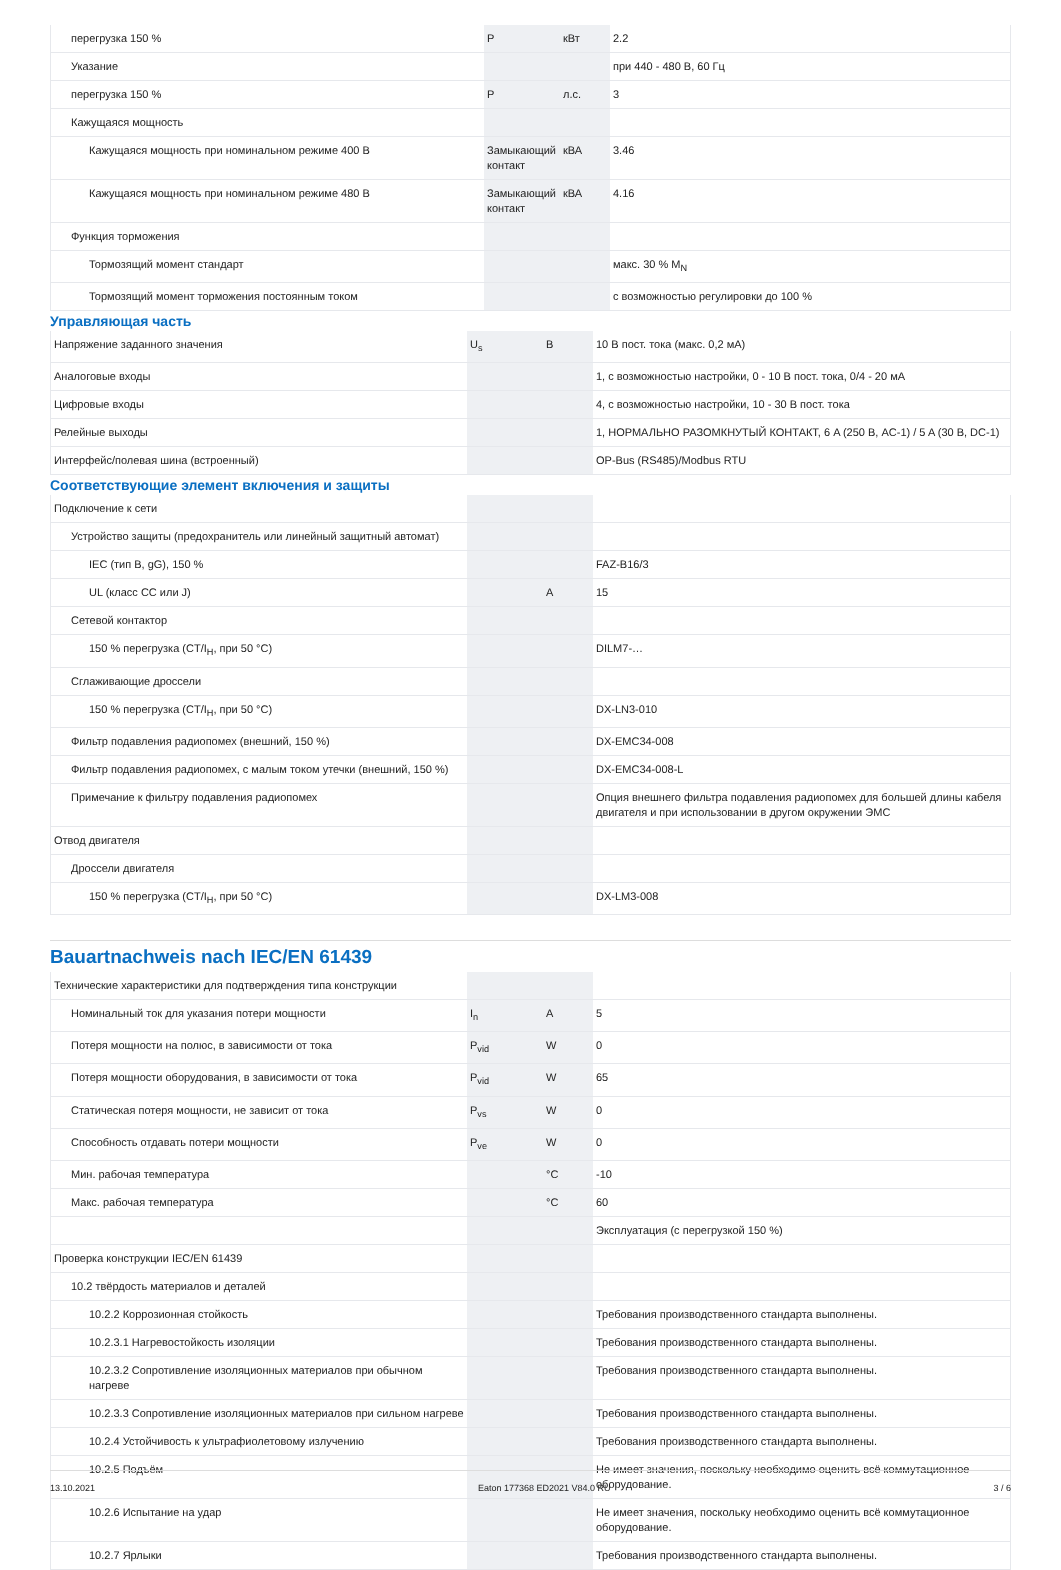| перегрузка 150 % | P | кВт | 2.2 |
| Указание | | | при 440 - 480 В, 60 Гц |
| перегрузка 150 % | P | л.с. | 3 |
| Кажущаяся мощность | | | |
| Кажущаяся мощность при номинальном режиме 400 В | Замыкающий контакт | кВА | 3.46 |
| Кажущаяся мощность при номинальном режиме 480 В | Замыкающий контакт | кВА | 4.16 |
| Функция торможения | | | |
| Тормозящий момент стандарт | | | макс. 30 % M<sub>N</sub> |
| Тормозящий момент торможения постоянным током | | | с возможностью регулировки до 100 % |
Управляющая часть
| Напряжение заданного значения | U<sub>s</sub> | В | 10 В пост. тока (макс. 0,2 мА) |
| Аналоговые входы | | | 1, с возможностью настройки, 0 - 10 В пост. тока, 0/4 - 20 мА |
| Цифровые входы | | | 4, с возможностью настройки, 10 - 30 В пост. тока |
| Релейные выходы | | | 1, НОРМАЛЬНО РАЗОМКНУТЫЙ КОНТАКТ, 6 A (250 В, AC-1) / 5 A (30 В, DC-1) |
| Интерфейс/полевая шина (встроенный) | | | OP-Bus (RS485)/Modbus RTU |
Соответствующие элемент включения и защиты
| Подключение к сети | | | |
| Устройство защиты (предохранитель или линейный защитный автомат) | | | |
| IEC (тип B, gG), 150 % | | | FAZ-B16/3 |
| UL (класс CC или J) | | A | 15 |
| Сетевой контактор | | | |
| 150 % перегрузка (CT/I<sub>H</sub>, при 50 °C) | | | DILM7-… |
| Сглаживающие дроссели | | | |
| 150 % перегрузка (CT/I<sub>H</sub>, при 50 °C) | | | DX-LN3-010 |
| Фильтр подавления радиопомех (внешний, 150 %) | | | DX-EMC34-008 |
| Фильтр подавления радиопомех, с малым током утечки (внешний, 150 %) | | | DX-EMC34-008-L |
| Примечание к фильтру подавления радиопомех | | | Опция внешнего фильтра подавления радиопомех для большей длины кабеля двигателя и при использовании в другом окружении ЭМС |
| Отвод двигателя | | | |
| Дроссели двигателя | | | |
| 150 % перегрузка (CT/I<sub>H</sub>, при 50 °C) | | | DX-LM3-008 |
Bauartnachweis nach IEC/EN 61439
| Технические характеристики для подтверждения типа конструкции | | | |
| Номинальный ток для указания потери мощности | I<sub>n</sub> | A | 5 |
| Потеря мощности на полюс, в зависимости от тока | P<sub>vid</sub> | W | 0 |
| Потеря мощности оборудования, в зависимости от тока | P<sub>vid</sub> | W | 65 |
| Статическая потеря мощности, не зависит от тока | P<sub>vs</sub> | W | 0 |
| Способность отдавать потери мощности | P<sub>ve</sub> | W | 0 |
| Мин. рабочая температура | | °C | -10 |
| Макс. рабочая температура | | °C | 60 |
| | | | Эксплуатация (с перегрузкой 150 %) |
| Проверка конструкции IEC/EN 61439 | | | |
| 10.2 твёрдость материалов и деталей | | | |
| 10.2.2 Коррозионная стойкость | | | Требования производственного стандарта выполнены. |
| 10.2.3.1 Нагревостойкость изоляции | | | Требования производственного стандарта выполнены. |
| 10.2.3.2 Сопротивление изоляционных материалов при обычном нагреве | | | Требования производственного стандарта выполнены. |
| 10.2.3.3 Сопротивление изоляционных материалов при сильном нагреве | | | Требования производственного стандарта выполнены. |
| 10.2.4 Устойчивость к ультрафиолетовому излучению | | | Требования производственного стандарта выполнены. |
| 10.2.5 Подъём | | | Не имеет значения, поскольку необходимо оценить всё коммутационное оборудование. |
| 10.2.6 Испытание на удар | | | Не имеет значения, поскольку необходимо оценить всё коммутационное оборудование. |
| 10.2.7 Ярлыки | | | Требования производственного стандарта выполнены. |
13.10.2021 Eaton 177368 ED2021 V84.0 RU 3 / 6